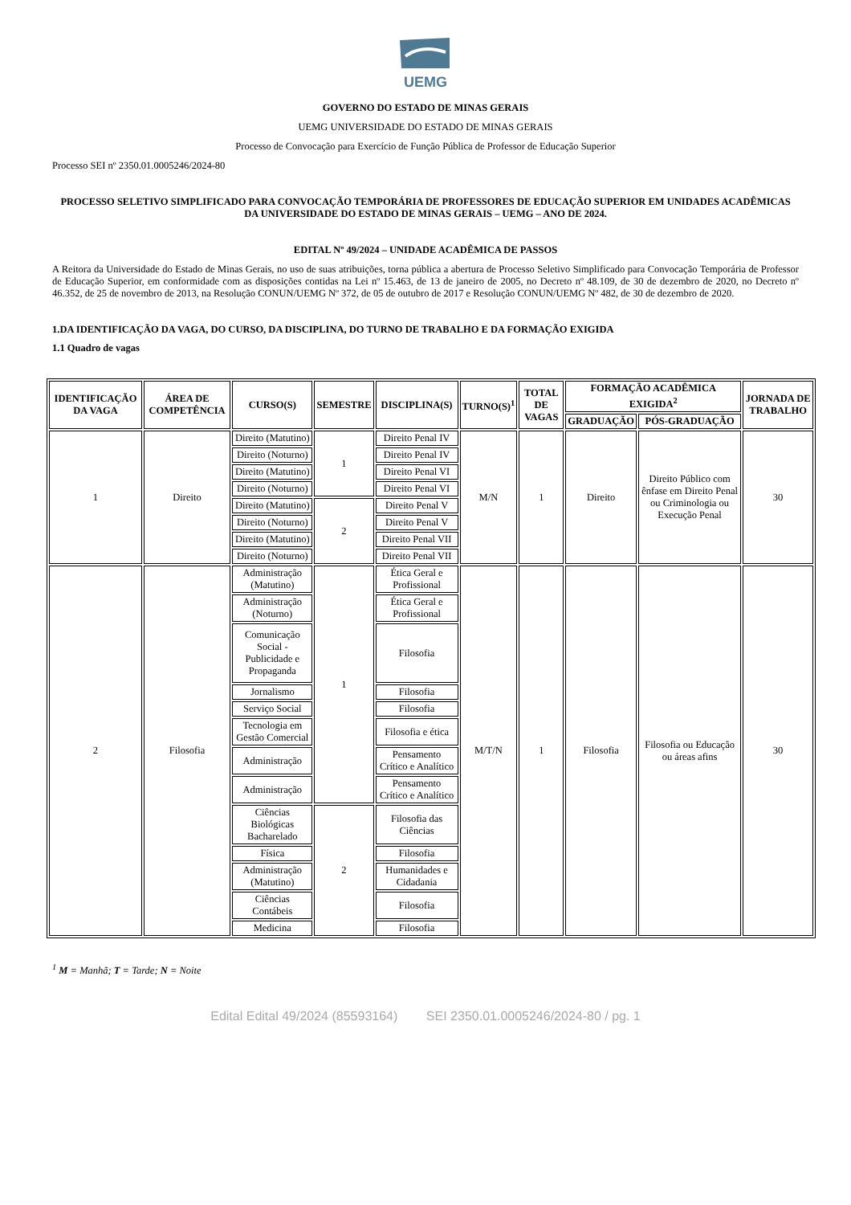UEMG
GOVERNO DO ESTADO DE MINAS GERAIS
UEMG UNIVERSIDADE DO ESTADO DE MINAS GERAIS
Processo de Convocação para Exercício de Função Pública de Professor de Educação Superior
Processo SEI nº 2350.01.0005246/2024-80
PROCESSO SELETIVO SIMPLIFICADO PARA CONVOCAÇÃO TEMPORÁRIA DE PROFESSORES DE EDUCAÇÃO SUPERIOR EM UNIDADES ACADÊMICAS DA UNIVERSIDADE DO ESTADO DE MINAS GERAIS – UEMG – ANO DE 2024.
EDITAL Nº 49/2024 – UNIDADE ACADÊMICA DE PASSOS
A Reitora da Universidade do Estado de Minas Gerais, no uso de suas atribuições, torna pública a abertura de Processo Seletivo Simplificado para Convocação Temporária de Professor de Educação Superior, em conformidade com as disposições contidas na Lei nº 15.463, de 13 de janeiro de 2005, no Decreto nº 48.109, de 30 de dezembro de 2020, no Decreto nº 46.352, de 25 de novembro de 2013, na Resolução CONUN/UEMG Nº 372, de 05 de outubro de 2017 e Resolução CONUN/UEMG Nº 482, de 30 de dezembro de 2020.
1.DA IDENTIFICAÇÃO DA VAGA, DO CURSO, DA DISCIPLINA, DO TURNO DE TRABALHO E DA FORMAÇÃO EXIGIDA
1.1 Quadro de vagas
| IDENTIFICAÇÃO DA VAGA | ÁREA DE COMPETÊNCIA | CURSO(S) | SEMESTRE | DISCIPLINA(S) | TURNO(S)<sup>1</sup> | TOTAL DE VAGAS | FORMAÇÃO ACADÊMICA EXIGIDA<sup>2</sup> | | JORNADA DE TRABALHO |
| --- | --- | --- | --- | --- | --- | --- | --- | --- | --- |
| | | | | | | | GRADUAÇÃO | PÓS-GRADUAÇÃO | |
| 1 | Direito | Direito (Matutino) | 1 | Direito Penal IV | M/N | 1 | Direito | Direito Público com ênfase em Direito Penal ou Criminologia ou Execução Penal | 30 |
| | | Direito (Noturno) | | Direito Penal IV | | | | | |
| | | Direito (Matutino) | | Direito Penal VI | | | | | |
| | | Direito (Noturno) | | Direito Penal VI | | | | | |
| | | Direito (Matutino) | 2 | Direito Penal V | | | | | |
| | | Direito (Noturno) | | Direito Penal V | | | | | |
| | | Direito (Matutino) | | Direito Penal VII | | | | | |
| | | Direito (Noturno) | | Direito Penal VII | | | | | |
| 2 | Filosofia | Administração (Matutino) | 1 | Ética Geral e Profissional | M/T/N | 1 | Filosofia | Filosofia ou Educação ou áreas afins | 30 |
| | | Administração (Noturno) | | Ética Geral e Profissional | | | | | |
| | | Comunicação Social - Publicidade e Propaganda | | Filosofia | | | | | |
| | | Jornalismo | | Filosofia | | | | | |
| | | Serviço Social | | Filosofia | | | | | |
| | | Tecnologia em Gestão Comercial | | Filosofia e ética | | | | | |
| | | Administração | | Pensamento Crítico e Analítico | | | | | |
| | | Administração | | Pensamento Crítico e Analítico | | | | | |
| | | Ciências Biológicas Bacharelado | 2 | Filosofia das Ciências | | | | | |
| | | Física | | Filosofia | | | | | |
| | | Administração (Matutino) | | Humanidades e Cidadania | | | | | |
| | | Ciências Contábeis | | Filosofia | | | | | |
| | | Medicina | | Filosofia | | | | | |
<sup>1</sup> M = Manhã; T = Tarde; N = Noite
Edital Edital 49/2024 (85593164) SEI 2350.01.0005246/2024-80 / pg. 1